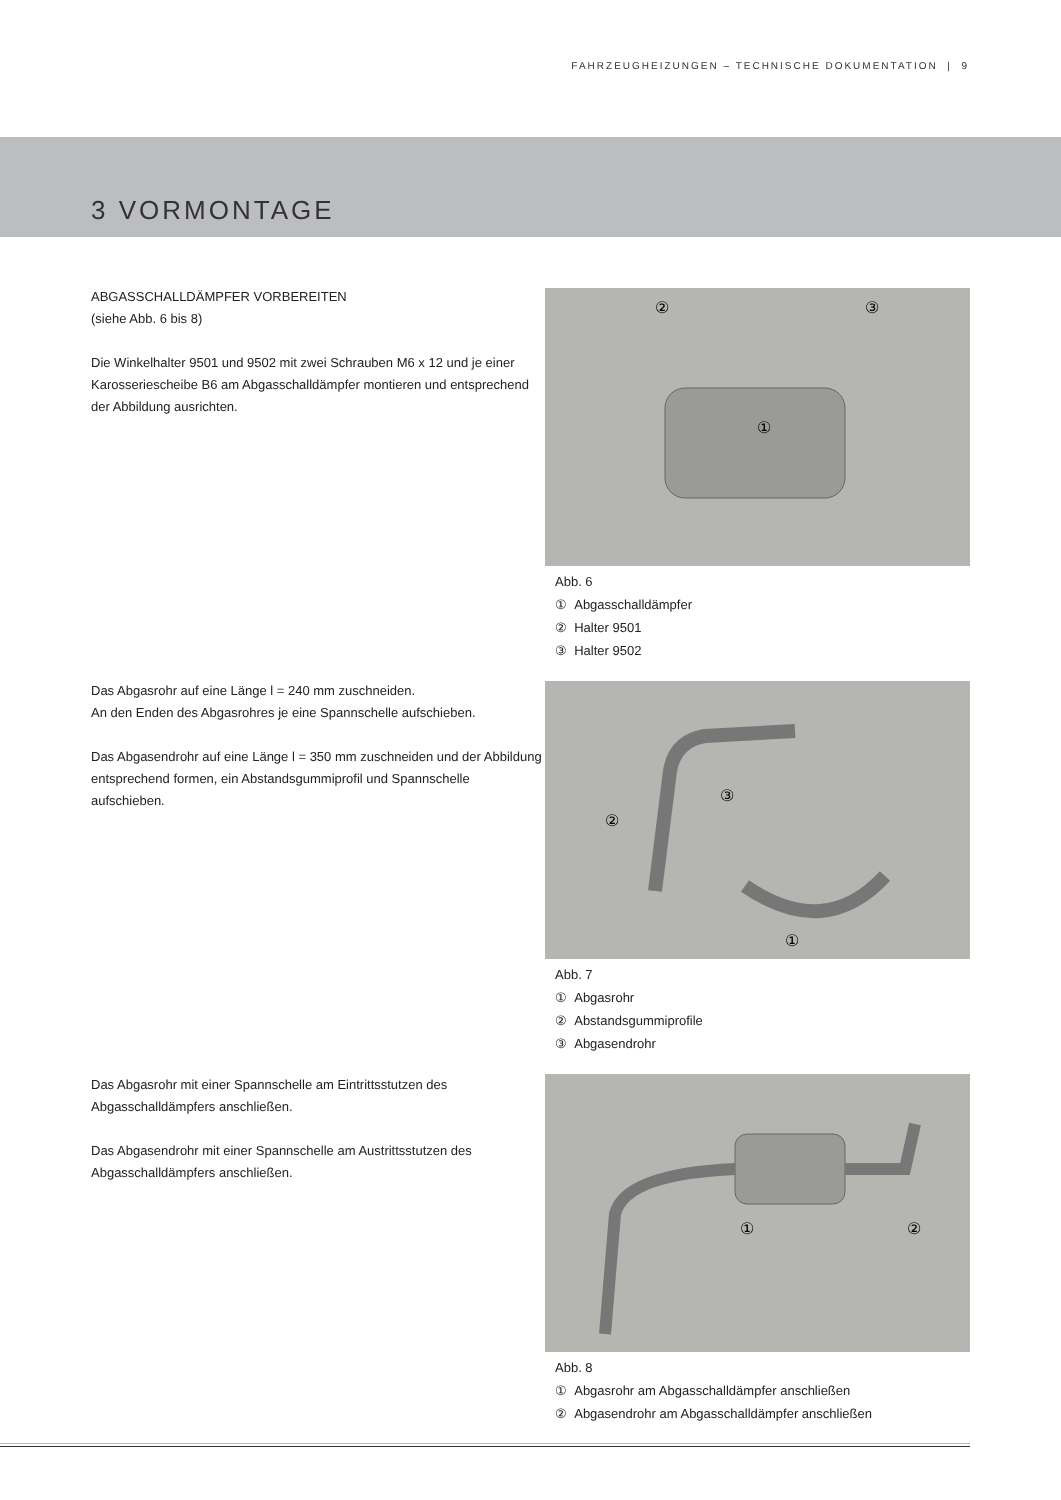FAHRZEUGHEIZUNGEN – TECHNISCHE DOKUMENTATION | 9
3 VORMONTAGE
ABGASSCHALLDÄMPFER VORBEREITEN
(siehe Abb. 6 bis 8)
Die Winkelhalter 9501 und 9502 mit zwei Schrauben M6 x 12 und je einer Karosseriescheibe B6 am Abgasschalldämpfer montieren und entsprechend der Abbildung ausrichten.
②
③
①
Abb. 6
① Abgasschalldämpfer
② Halter 9501
③ Halter 9502
Das Abgasrohr auf eine Länge l = 240 mm zuschneiden.
An den Enden des Abgasrohres je eine Spannschelle aufschieben.
Das Abgasendrohr auf eine Länge l = 350 mm zuschneiden und der Abbildung entsprechend formen, ein Abstandsgummiprofil und Spannschelle aufschieben.
②
③
①
Abb. 7
① Abgasrohr
② Abstandsgummiprofile
③ Abgasendrohr
Das Abgasrohr mit einer Spannschelle am Eintrittsstutzen des Abgasschalldämpfers anschließen.
Das Abgasendrohr mit einer Spannschelle am Austrittsstutzen des Abgasschalldämpfers anschließen.
①
②
Abb. 8
① Abgasrohr am Abgasschalldämpfer anschließen
② Abgasendrohr am Abgasschalldämpfer anschließen